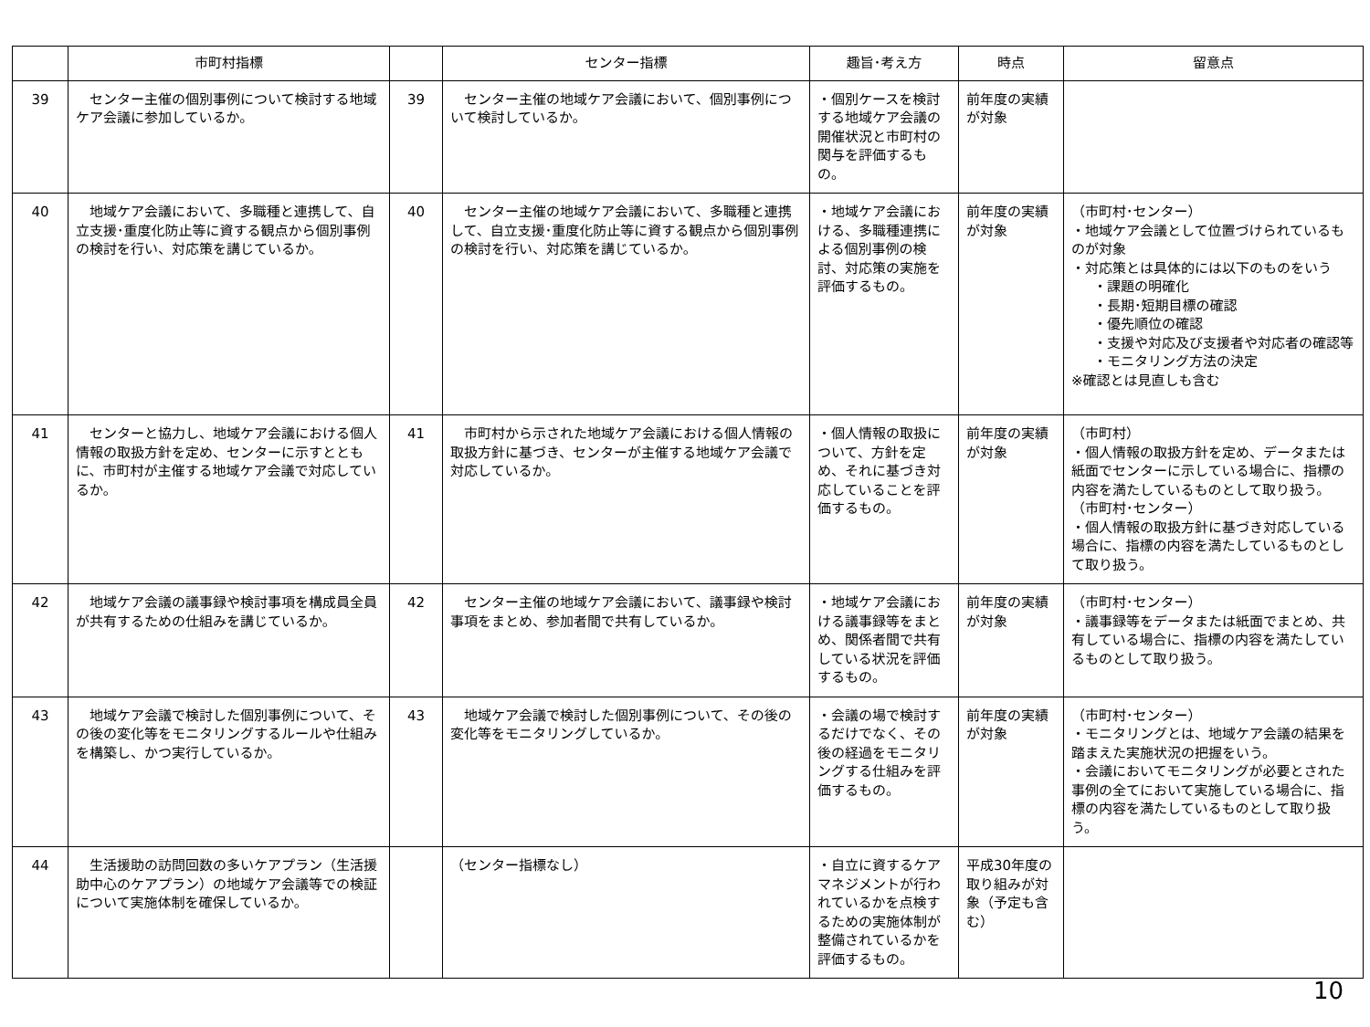| | 市町村指標 | | センター指標 | 趣旨･考え方 | 時点 | 留意点 |
| --- | --- | --- | --- | --- | --- | --- |
| 39 | センター主催の個別事例について検討する地域ケア会議に参加しているか。 | 39 | センター主催の地域ケア会議において、個別事例について検討しているか。 | ・個別ケースを検討する地域ケア会議の開催状況と市町村の関与を評価するもの。 | 前年度の実績が対象 | |
| 40 | 地域ケア会議において、多職種と連携して、自立支援･重度化防止等に資する観点から個別事例の検討を行い、対応策を講じているか。 | 40 | センター主催の地域ケア会議において、多職種と連携して、自立支援･重度化防止等に資する観点から個別事例の検討を行い、対応策を講じているか。 | ・地域ケア会議における、多職種連携による個別事例の検討、対応策の実施を評価するもの。 | 前年度の実績が対象 | （市町村･センター） ・地域ケア会議として位置づけられているものが対象 ・対応策とは具体的には以下のものをいう ・課題の明確化 ・長期･短期目標の確認 ・優先順位の確認 ・支援や対応及び支援者や対応者の確認等 ・モニタリング方法の決定 ※確認とは見直しも含む |
| 41 | センターと協力し、地域ケア会議における個人情報の取扱方針を定め、センターに示すとともに、市町村が主催する地域ケア会議で対応しているか。 | 41 | 市町村から示された地域ケア会議における個人情報の取扱方針に基づき、センターが主催する地域ケア会議で対応しているか。 | ・個人情報の取扱について、方針を定め、それに基づき対応していることを評価するもの。 | 前年度の実績が対象 | （市町村） ・個人情報の取扱方針を定め、データまたは紙面でセンターに示している場合に、指標の内容を満たしているものとして取り扱う。 （市町村･センター） ・個人情報の取扱方針に基づき対応している場合に、指標の内容を満たしているものとして取り扱う。 |
| 42 | 地域ケア会議の議事録や検討事項を構成員全員が共有するための仕組みを講じているか。 | 42 | センター主催の地域ケア会議において、議事録や検討事項をまとめ、参加者間で共有しているか。 | ・地域ケア会議における議事録等をまとめ、関係者間で共有している状況を評価するもの。 | 前年度の実績が対象 | （市町村･センター） ・議事録等をデータまたは紙面でまとめ、共有している場合に、指標の内容を満たしているものとして取り扱う。 |
| 43 | 地域ケア会議で検討した個別事例について、その後の変化等をモニタリングするルールや仕組みを構築し、かつ実行しているか。 | 43 | 地域ケア会議で検討した個別事例について、その後の変化等をモニタリングしているか。 | ・会議の場で検討するだけでなく、その後の経過をモニタリングする仕組みを評価するもの。 | 前年度の実績が対象 | （市町村･センター） ・モニタリングとは、地域ケア会議の結果を踏まえた実施状況の把握をいう。 ・会議においてモニタリングが必要とされた事例の全てにおいて実施している場合に、指標の内容を満たしているものとして取り扱う。 |
| 44 | 生活援助の訪問回数の多いケアプラン（生活援助中心のケアプラン）の地域ケア会議等での検証について実施体制を確保しているか。 | | （センター指標なし） | ・自立に資するケアマネジメントが行われているかを点検するための実施体制が整備されているかを評価するもの。 | 平成30年度の取り組みが対象（予定も含む） | |
10